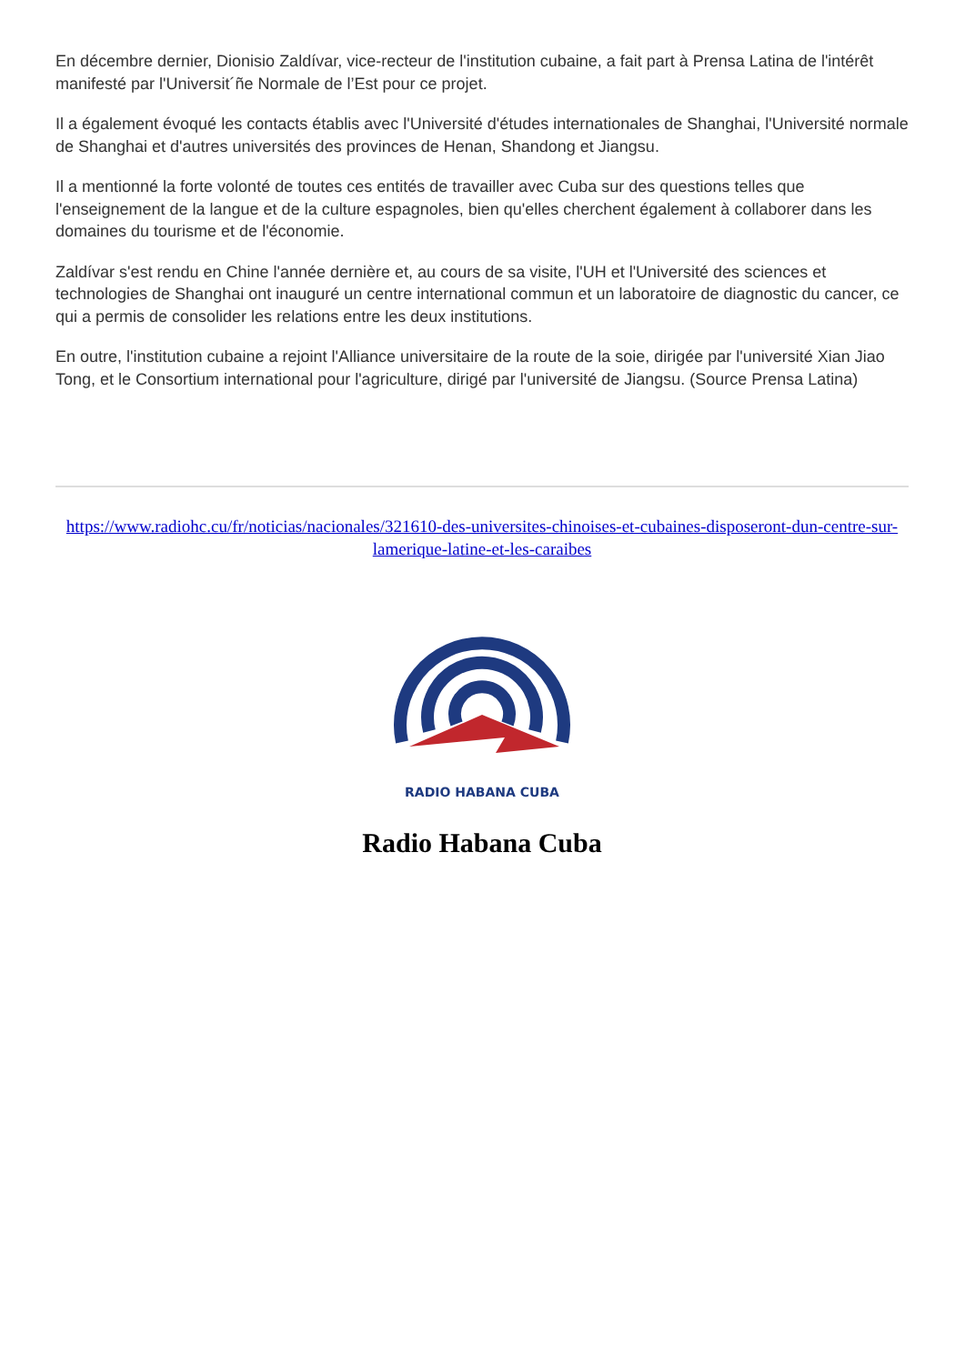En décembre dernier, Dionisio Zaldívar, vice-recteur de l'institution cubaine, a fait part à Prensa Latina de l'intérêt manifesté par l'Universit´ñe Normale de l’Est pour ce projet.
Il a également évoqué les contacts établis avec l'Université d'études internationales de Shanghai, l'Université normale de Shanghai et d'autres universités des provinces de Henan, Shandong et Jiangsu.
Il a mentionné la forte volonté de toutes ces entités de travailler avec Cuba sur des questions telles que l'enseignement de la langue et de la culture espagnoles, bien qu'elles cherchent également à collaborer dans les domaines du tourisme et de l'économie.
Zaldívar s'est rendu en Chine l'année dernière et, au cours de sa visite, l'UH et l'Université des sciences et technologies de Shanghai ont inauguré un centre international commun et un laboratoire de diagnostic du cancer, ce qui a permis de consolider les relations entre les deux institutions.
En outre, l'institution cubaine a rejoint l'Alliance universitaire de la route de la soie, dirigée par l'université Xian Jiao Tong, et le Consortium international pour l'agriculture, dirigé par l'université de Jiangsu. (Source Prensa Latina)
https://www.radiohc.cu/fr/noticias/nacionales/321610-des-universites-chinoises-et-cubaines-disposeront-dun-centre-sur-lamerique-latine-et-les-caraibes
RADIO HABANA CUBA
Radio Habana Cuba